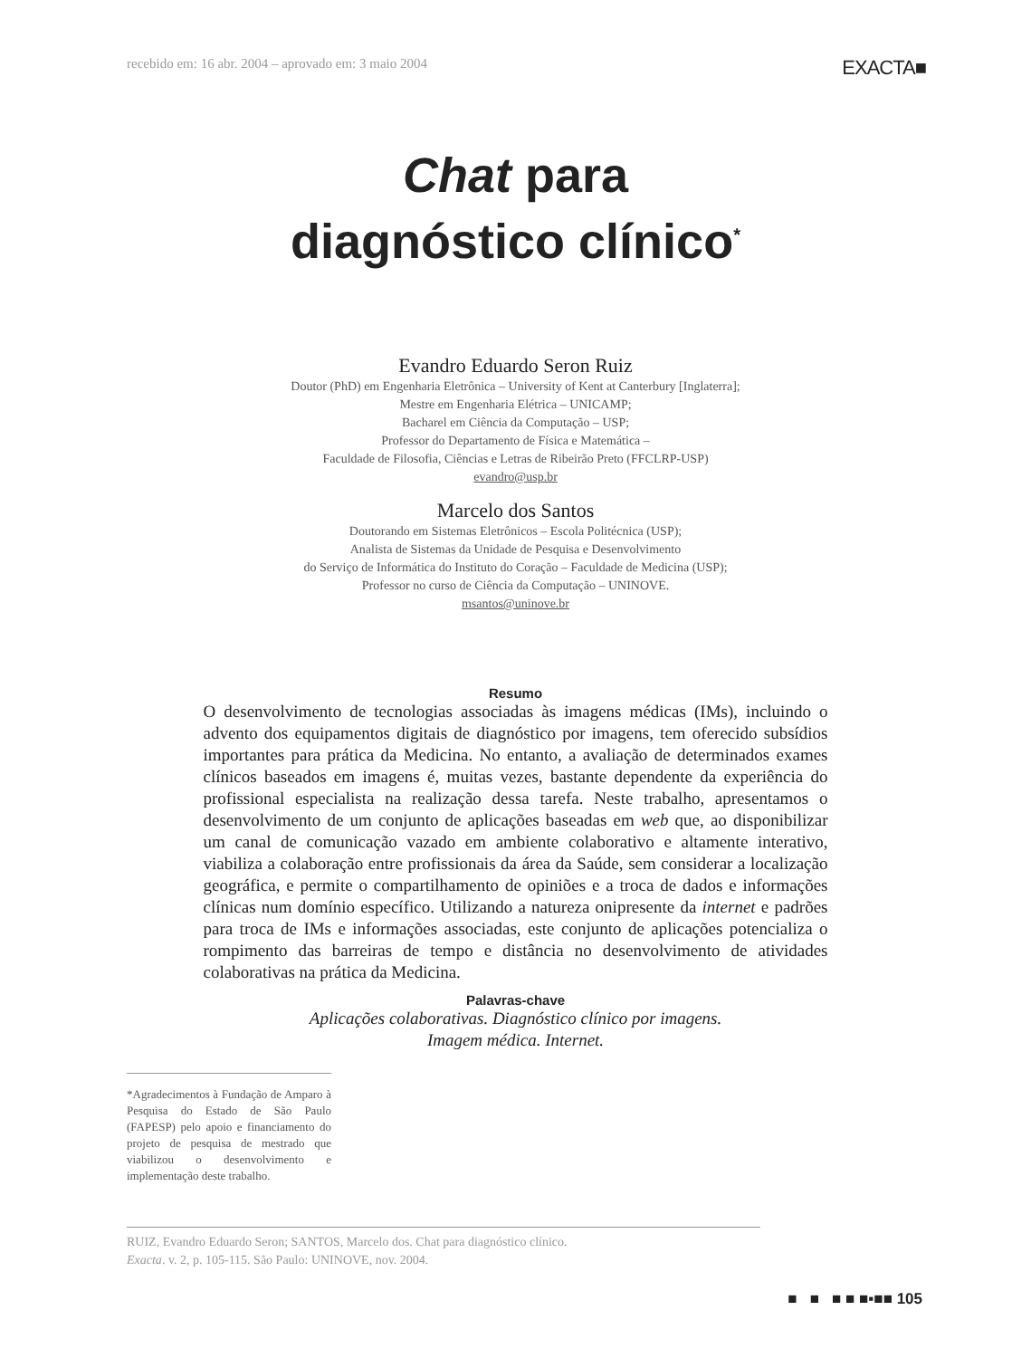recebido em: 16 abr. 2004 – aprovado em: 3 maio 2004 EXACTA■
Chat para
diagnóstico clínico<sup>*</sup>
Evandro Eduardo Seron Ruiz
Doutor (PhD) em Engenharia Eletrônica – University of Kent at Canterbury [Inglaterra];
Mestre em Engenharia Elétrica – UNICAMP;
Bacharel em Ciência da Computação – USP;
Professor do Departamento de Física e Matemática –
Faculdade de Filosofia, Ciências e Letras de Ribeirão Preto (FFCLRP-USP)
evandro@usp.br
Marcelo dos Santos
Doutorando em Sistemas Eletrônicos – Escola Politécnica (USP);
Analista de Sistemas da Unidade de Pesquisa e Desenvolvimento
do Serviço de Informática do Instituto do Coração – Faculdade de Medicina (USP);
Professor no curso de Ciência da Computação – UNINOVE.
msantos@uninove.br
Resumo
O desenvolvimento de tecnologias associadas às imagens médicas (IMs), incluindo o advento dos equipamentos digitais de diagnóstico por imagens, tem oferecido subsídios importantes para prática da Medicina. No entanto, a avaliação de determinados exames clínicos baseados em imagens é, muitas vezes, bastante dependente da experiência do profissional especialista na realização dessa tarefa. Neste trabalho, apresentamos o desenvolvimento de um conjunto de aplicações baseadas em web que, ao disponibilizar um canal de comunicação vazado em ambiente colaborativo e altamente interativo, viabiliza a colaboração entre profissionais da área da Saúde, sem considerar a localização geográfica, e permite o compartilhamento de opiniões e a troca de dados e informações clínicas num domínio específico. Utilizando a natureza onipresente da internet e padrões para troca de IMs e informações associadas, este conjunto de aplicações potencializa o rompimento das barreiras de tempo e distância no desenvolvimento de atividades colaborativas na prática da Medicina.
Palavras-chave
Aplicações colaborativas. Diagnóstico clínico por imagens.
Imagem médica. Internet.
*Agradecimentos à Fundação de Amparo à Pesquisa do Estado de São Paulo (FAPESP) pelo apoio e financiamento do projeto de pesquisa de mestrado que viabilizou o desenvolvimento e implementação deste trabalho.
RUIZ, Evandro Eduardo Seron; SANTOS, Marcelo dos. Chat para diagnóstico clínico.
Exacta. v. 2, p. 105-115. São Paulo: UNINOVE, nov. 2004.
■ ■ ■ ■ ■▪■■ 105